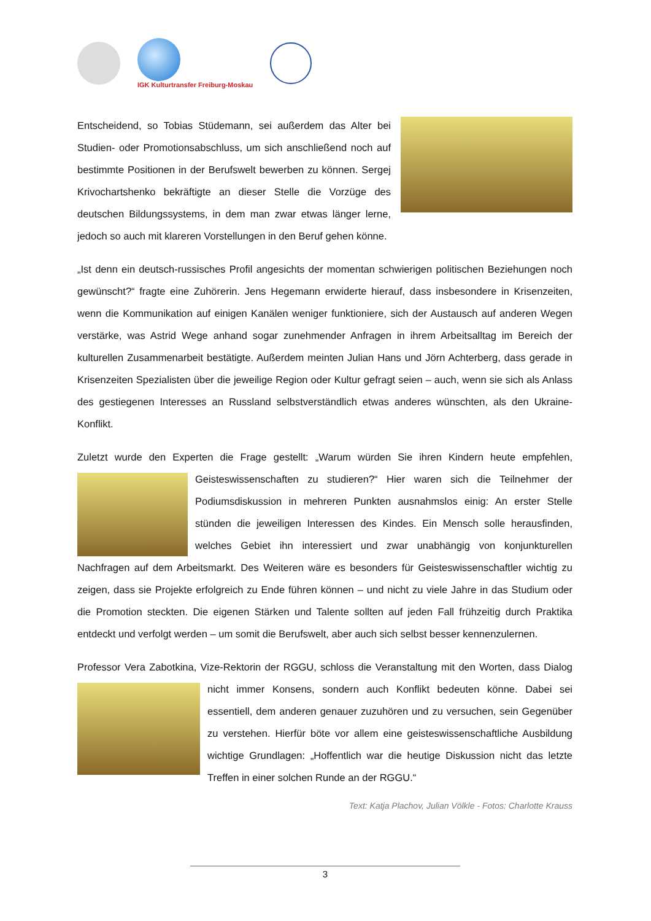IGK Kulturtransfer Freiburg-Moskau
Entscheidend, so Tobias Stüdemann, sei außerdem das Alter bei Studien- oder Promotionsabschluss, um sich anschließend noch auf bestimmte Positionen in der Berufswelt bewerben zu können. Sergej Krivochartshenko bekräftigte an dieser Stelle die Vorzüge des deutschen Bildungssystems, in dem man zwar etwas länger lerne, jedoch so auch mit klareren Vorstellungen in den Beruf gehen könne.
„Ist denn ein deutsch-russisches Profil angesichts der momentan schwierigen politischen Beziehungen noch gewünscht?“ fragte eine Zuhörerin. Jens Hegemann erwiderte hierauf, dass insbesondere in Krisenzeiten, wenn die Kommunikation auf einigen Kanälen weniger funktioniere, sich der Austausch auf anderen Wegen verstärke, was Astrid Wege anhand sogar zunehmender Anfragen in ihrem Arbeitsalltag im Bereich der kulturellen Zusammenarbeit bestätigte. Außerdem meinten Julian Hans und Jörn Achterberg, dass gerade in Krisenzeiten Spezialisten über die jeweilige Region oder Kultur gefragt seien – auch, wenn sie sich als Anlass des gestiegenen Interesses an Russland selbstverständlich etwas anderes wünschten, als den Ukraine-Konflikt.
Zuletzt wurde den Experten die Frage gestellt: „Warum würden Sie ihren Kindern heute empfehlen, Geisteswissenschaften zu studieren?“ Hier waren sich die Teilnehmer der Podiumsdiskussion in mehreren Punkten ausnahmslos einig: An erster Stelle stünden die jeweiligen Interessen des Kindes. Ein Mensch solle herausfinden, welches Gebiet ihn interessiert und zwar unabhängig von konjunkturellen Nachfragen auf dem Arbeitsmarkt. Des Weiteren wäre es besonders für Geisteswissenschaftler wichtig zu zeigen, dass sie Projekte erfolgreich zu Ende führen können – und nicht zu viele Jahre in das Studium oder die Promotion steckten. Die eigenen Stärken und Talente sollten auf jeden Fall frühzeitig durch Praktika entdeckt und verfolgt werden – um somit die Berufswelt, aber auch sich selbst besser kennenzulernen.
Professor Vera Zabotkina, Vize-Rektorin der RGGU, schloss die Veranstaltung mit den Worten, dass Dialog nicht immer Konsens, sondern auch Konflikt bedeuten könne. Dabei sei essentiell, dem anderen genauer zuzuhören und zu versuchen, sein Gegenüber zu verstehen. Hierfür böte vor allem eine geisteswissenschaftliche Ausbildung wichtige Grundlagen: „Hoffentlich war die heutige Diskussion nicht das letzte Treffen in einer solchen Runde an der RGGU.“
Text: Katja Plachov, Julian Völkle - Fotos: Charlotte Krauss
3